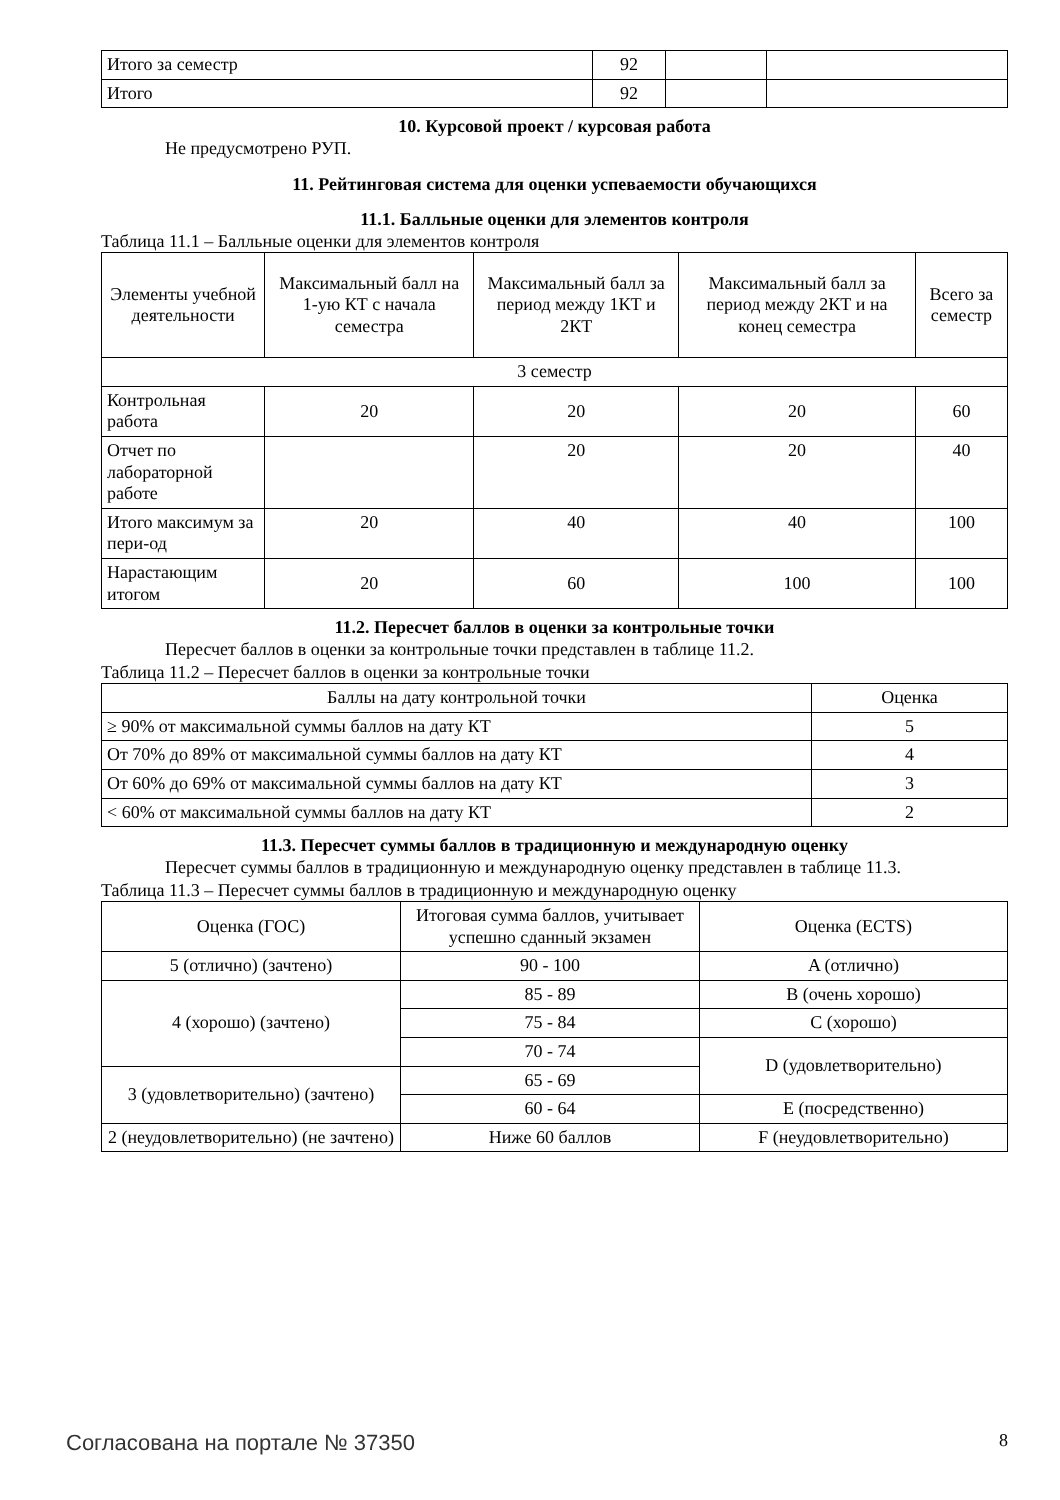| Итого за семестр | 92 | | |
| Итого | 92 | | |
10. Курсовой проект / курсовая работа
Не предусмотрено РУП.
11. Рейтинговая система для оценки успеваемости обучающихся
11.1. Балльные оценки для элементов контроля
Таблица 11.1 – Балльные оценки для элементов контроля
| Элементы учебной деятельности | Максимальный балл на 1-ую КТ с начала семестра | Максимальный балл за период между 1КТ и 2КТ | Максимальный балл за период между 2КТ и на конец семестра | Всего за семестр |
| --- | --- | --- | --- | --- |
| 3 семестр | | | | |
| Контрольная работа | 20 | 20 | 20 | 60 |
| Отчет по лабораторной работе | | 20 | 20 | 40 |
| Итого максимум за пери-од | 20 | 40 | 40 | 100 |
| Нарастающим итогом | 20 | 60 | 100 | 100 |
11.2. Пересчет баллов в оценки за контрольные точки
Пересчет баллов в оценки за контрольные точки представлен в таблице 11.2.
Таблица 11.2 – Пересчет баллов в оценки за контрольные точки
| Баллы на дату контрольной точки | Оценка |
| --- | --- |
| ≥ 90% от максимальной суммы баллов на дату КТ | 5 |
| От 70% до 89% от максимальной суммы баллов на дату КТ | 4 |
| От 60% до 69% от максимальной суммы баллов на дату КТ | 3 |
| < 60% от максимальной суммы баллов на дату КТ | 2 |
11.3. Пересчет суммы баллов в традиционную и международную оценку
Пересчет суммы баллов в традиционную и международную оценку представлен в таблице 11.3.
Таблица 11.3 – Пересчет суммы баллов в традиционную и международную оценку
| Оценка (ГОС) | Итоговая сумма баллов, учитывает успешно сданный экзамен | Оценка (ECTS) |
| --- | --- | --- |
| 5 (отлично) (зачтено) | 90 - 100 | A (отлично) |
| 4 (хорошо) (зачтено) | 85 - 89 | B (очень хорошо) |
| | 75 - 84 | C (хорошо) |
| | 70 - 74 | D (удовлетворительно) |
| 3 (удовлетворительно) (зачтено) | 65 - 69 | |
| | 60 - 64 | E (посредственно) |
| 2 (неудовлетворительно) (не зачтено) | Ниже 60 баллов | F (неудовлетворительно) |
Согласована на портале № 37350 8